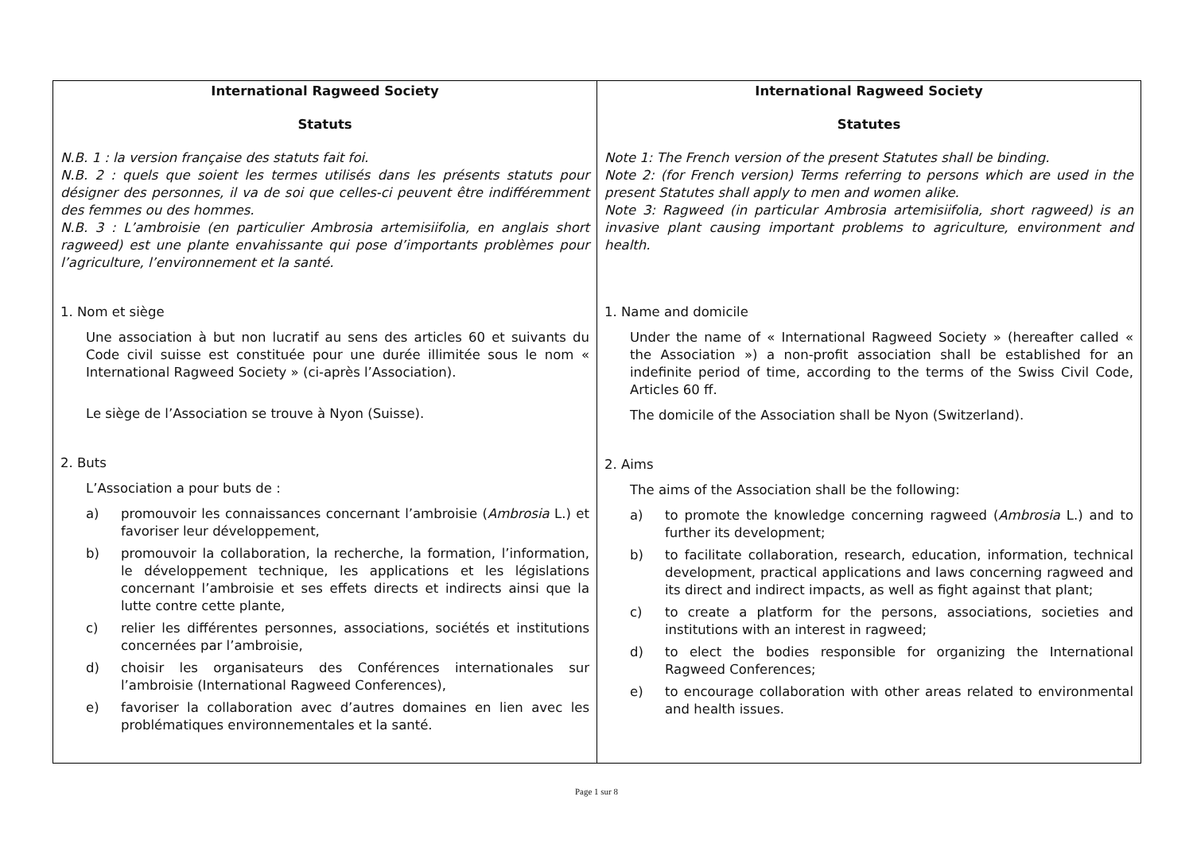| International Ragweed Society Statuts N.B. 1 : la version française des statuts fait foi. N.B. 2 : quels que soient les termes utilisés dans les présents statuts pour désigner des personnes, il va de soi que celles-ci peuvent être indifféremment des femmes ou des hommes. N.B. 3 : L’ambroisie (en particulier Ambrosia artemisiifolia, en anglais short ragweed) est une plante envahissante qui pose d’importants problèmes pour l’agriculture, l’environnement et la santé. 1. Nom et siège Une association à but non lucratif au sens des articles 60 et suivants du Code civil suisse est constituée pour une durée illimitée sous le nom « International Ragweed Society » (ci-après l’Association). Le siège de l’Association se trouve à Nyon (Suisse). 2. Buts L’Association a pour buts de : a) promouvoir les connaissances concernant l’ambroisie ( Ambrosia L.) et favoriser leur développement, b) promouvoir la collaboration, la recherche, la formation, l’information, le développement technique, les applications et les législations concernant l’ambroisie et ses effets directs et indirects ainsi que la lutte contre cette plante, c) relier les différentes personnes, associations, sociétés et institutions concernées par l’ambroisie, d) choisir les organisateurs des Conférences internationales sur l’ambroisie (International Ragweed Conferences), e) favoriser la collaboration avec d’autres domaines en lien avec les problématiques environnementales et la santé. | International Ragweed Society Statutes Note 1: The French version of the present Statutes shall be binding. Note 2: (for French version) Terms referring to persons which are used in the present Statutes shall apply to men and women alike. Note 3: Ragweed (in particular Ambrosia artemisiifolia, short ragweed) is an invasive plant causing important problems to agriculture, environment and health. 1. Name and domicile Under the name of « International Ragweed Society » (hereafter called « the Association ») a non-profit association shall be established for an indefinite period of time, according to the terms of the Swiss Civil Code, Articles 60 ff. The domicile of the Association shall be Nyon (Switzerland). 2. Aims The aims of the Association shall be the following: a) to promote the knowledge concerning ragweed ( Ambrosia L.) and to further its development; b) to facilitate collaboration, research, education, information, technical development, practical applications and laws concerning ragweed and its direct and indirect impacts, as well as fight against that plant; c) to create a platform for the persons, associations, societies and institutions with an interest in ragweed; d) to elect the bodies responsible for organizing the International Ragweed Conferences; e) to encourage collaboration with other areas related to environmental and health issues. |
Page 1 sur 8